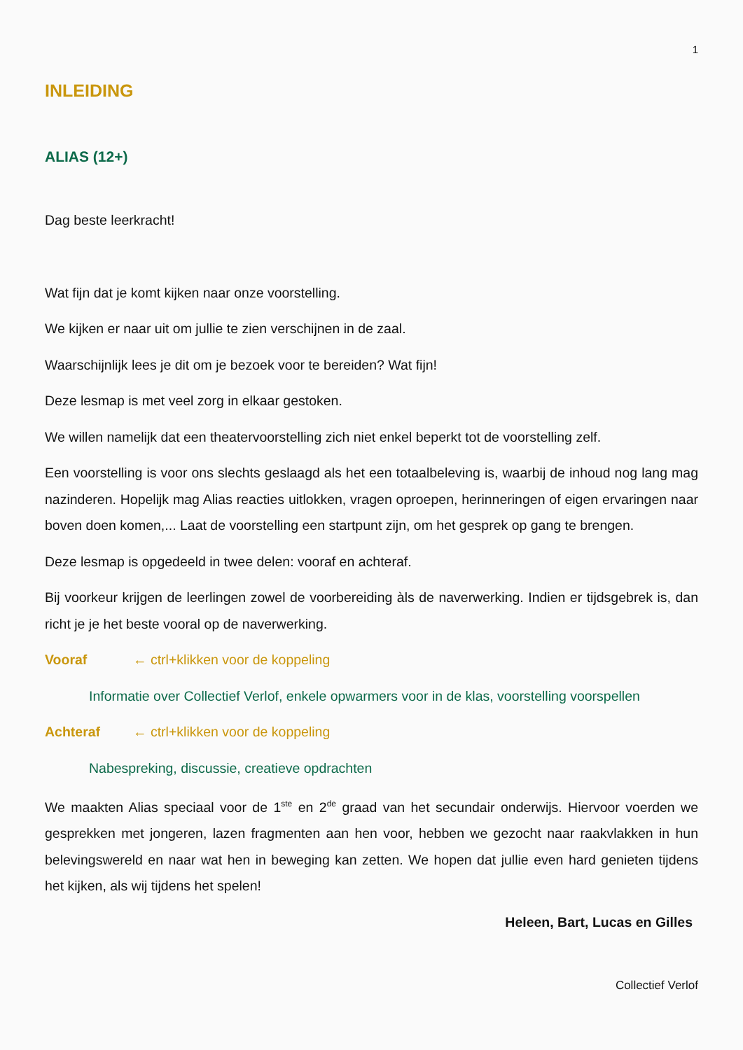1
INLEIDING
ALIAS (12+)
Dag beste leerkracht!
Wat fijn dat je komt kijken naar onze voorstelling.
We kijken er naar uit om jullie te zien verschijnen in de zaal.
Waarschijnlijk lees je dit om je bezoek voor te bereiden? Wat fijn!
Deze lesmap is met veel zorg in elkaar gestoken.
We willen namelijk dat een theatervoorstelling zich niet enkel beperkt tot de voorstelling zelf.
Een voorstelling is voor ons slechts geslaagd als het een totaalbeleving is, waarbij de inhoud nog lang mag nazinderen. Hopelijk mag Alias reacties uitlokken, vragen oproepen, herinneringen of eigen ervaringen naar boven doen komen,... Laat de voorstelling een startpunt zijn, om het gesprek op gang te brengen.
Deze lesmap is opgedeeld in twee delen: vooraf en achteraf.
Bij voorkeur krijgen de leerlingen zowel de voorbereiding àls de naverwerking. Indien er tijdsgebrek is, dan richt je je het beste vooral op de naverwerking.
Vooraf ← ctrl+klikken voor de koppeling
Informatie over Collectief Verlof, enkele opwarmers voor in de klas, voorstelling voorspellen
Achteraf ← ctrl+klikken voor de koppeling
Nabespreking, discussie, creatieve opdrachten
We maakten Alias speciaal voor de 1<sup>ste</sup> en 2<sup>de</sup> graad van het secundair onderwijs. Hiervoor voerden we gesprekken met jongeren, lazen fragmenten aan hen voor, hebben we gezocht naar raakvlakken in hun belevingswereld en naar wat hen in beweging kan zetten. We hopen dat jullie even hard genieten tijdens het kijken, als wij tijdens het spelen!
Heleen, Bart, Lucas en Gilles
Collectief Verlof